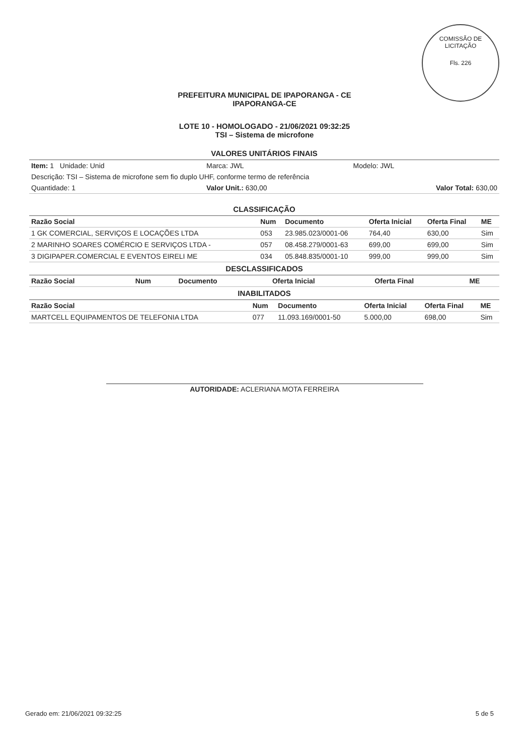COMISSÃO DE LICITAÇÃO
Fls. 226
PREFEITURA MUNICIPAL DE IPAPORANGA - CE
IPAPORANGA-CE
LOTE 10 - HOMOLOGADO - 21/06/2021 09:32:25
TSI – Sistema de microfone
VALORES UNITÁRIOS FINAIS
| Item: 1 Unidade: Unid | Marca: JWL | Modelo: JWL |
| Descrição: TSI – Sistema de microfone sem fio duplo UHF, conforme termo de referência | | |
| Quantidade: 1 | Valor Unit.: 630,00 | Valor Total: 630,00 |
CLASSIFICAÇÃO
| Razão Social | Num | Documento | Oferta Inicial | Oferta Final | ME |
| --- | --- | --- | --- | --- | --- |
| 1 GK COMERCIAL, SERVIÇOS E LOCAÇÕES LTDA | 053 | 23.985.023/0001-06 | 764,40 | 630,00 | Sim |
| 2 MARINHO SOARES COMÉRCIO E SERVIÇOS LTDA - | 057 | 08.458.279/0001-63 | 699,00 | 699,00 | Sim |
| 3 DIGIPAPER.COMERCIAL E EVENTOS EIRELI ME | 034 | 05.848.835/0001-10 | 999,00 | 999,00 | Sim |
DESCLASSIFICADOS
| Razão Social | Num | Documento | Oferta Inicial | Oferta Final | ME |
| --- | --- | --- | --- | --- | --- |
INABILITADOS
| Razão Social | Num | Documento | Oferta Inicial | Oferta Final | ME |
| --- | --- | --- | --- | --- | --- |
| MARTCELL EQUIPAMENTOS DE TELEFONIA LTDA | 077 | 11.093.169/0001-50 | 5.000,00 | 698,00 | Sim |
AUTORIDADE: ACLERIANA MOTA FERREIRA
Gerado em: 21/06/2021 09:32:25 5 de 5